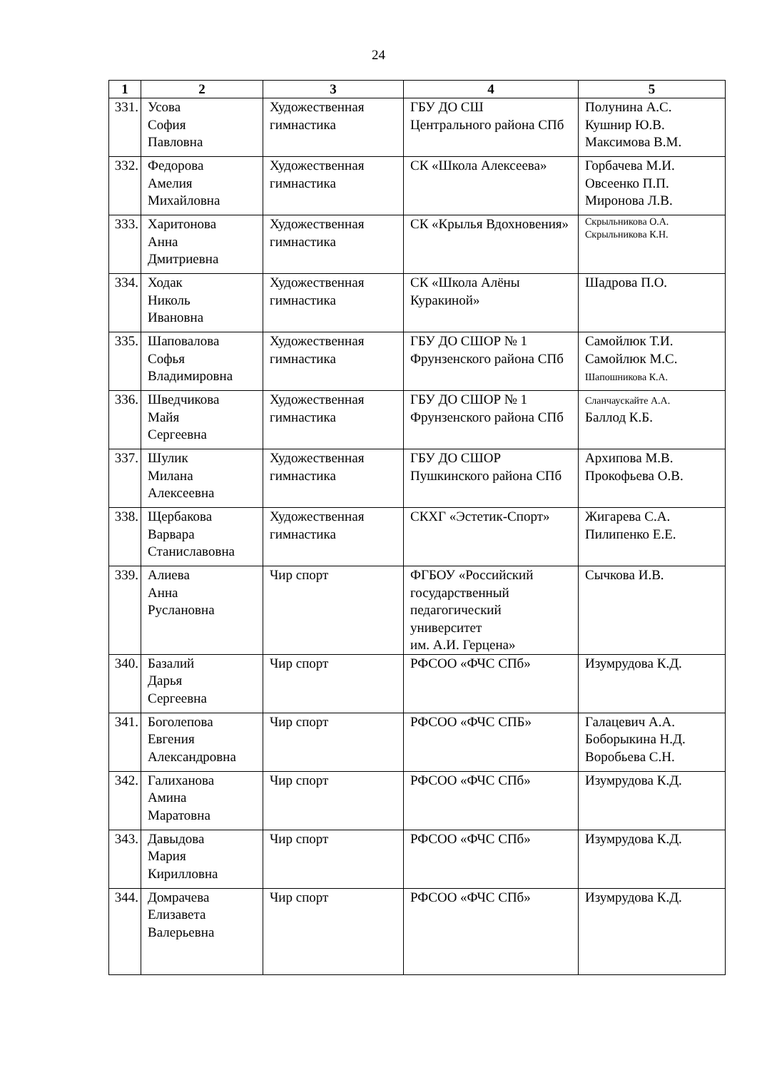24
| 1 | 2 | 3 | 4 | 5 |
| --- | --- | --- | --- | --- |
| 331. | Усова София Павловна | Художественная гимнастика | ГБУ ДО СШ Центрального района СПб | Полунина А.С. Кушнир Ю.В. Максимова В.М. |
| 332. | Федорова Амелия Михайловна | Художественная гимнастика | СК «Школа Алексеева» | Горбачева М.И. Овсеенко П.П. Миронова Л.В. |
| 333. | Харитонова Анна Дмитриевна | Художественная гимнастика | СК «Крылья Вдохновения» | Скрыльникова О.А. Скрыльникова К.Н. |
| 334. | Ходак Николь Ивановна | Художественная гимнастика | СК «Школа Алёны Куракиной» | Шадрова П.О. |
| 335. | Шаповалова Софья Владимировна | Художественная гимнастика | ГБУ ДО СШОР № 1 Фрунзенского района СПб | Самойлюк Т.И. Самойлюк М.С. Шапошникова К.А. |
| 336. | Шведчикова Майя Сергеевна | Художественная гимнастика | ГБУ ДО СШОР № 1 Фрунзенского района СПб | Сланчаускайте А.А. Баллод К.Б. |
| 337. | Шулик Милана Алексеевна | Художественная гимнастика | ГБУ ДО СШОР Пушкинского района СПб | Архипова М.В. Прокофьева О.В. |
| 338. | Щербакова Варвара Станиславовна | Художественная гимнастика | СКХГ «Эстетик-Спорт» | Жигарева С.А. Пилипенко Е.Е. |
| 339. | Алиева Анна Руслановна | Чир спорт | ФГБОУ «Российский государственный педагогический университет им. А.И. Герцена» | Сычкова И.В. |
| 340. | Базалий Дарья Сергеевна | Чир спорт | РФСОО «ФЧС СПб» | Изумрудова К.Д. |
| 341. | Боголепова Евгения Александровна | Чир спорт | РФСОО «ФЧС СПБ» | Галацевич А.А. Боборыкина Н.Д. Воробьева С.Н. |
| 342. | Галиханова Амина Маратовна | Чир спорт | РФСОО «ФЧС СПб» | Изумрудова К.Д. |
| 343. | Давыдова Мария Кирилловна | Чир спорт | РФСОО «ФЧС СПб» | Изумрудова К.Д. |
| 344. | Домрачева Елизавета Валерьевна | Чир спорт | РФСОО «ФЧС СПб» | Изумрудова К.Д. |